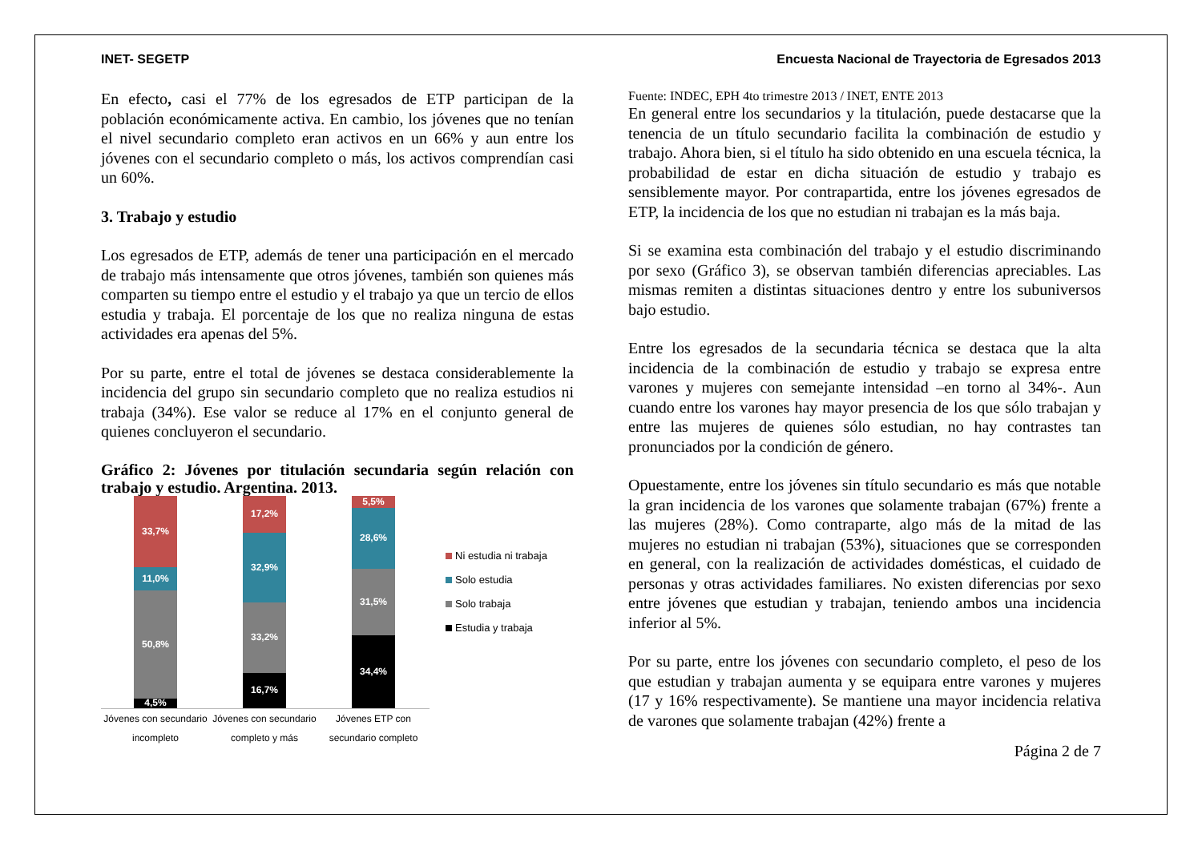INET- SEGETP Encuesta Nacional de Trayectoria de Egresados 2013
En efecto, casi el 77% de los egresados de ETP participan de la población económicamente activa. En cambio, los jóvenes que no tenían el nivel secundario completo eran activos en un 66% y aun entre los jóvenes con el secundario completo o más, los activos comprendían casi un 60%.
3. Trabajo y estudio
Los egresados de ETP, además de tener una participación en el mercado de trabajo más intensamente que otros jóvenes, también son quienes más comparten su tiempo entre el estudio y el trabajo ya que un tercio de ellos estudia y trabaja. El porcentaje de los que no realiza ninguna de estas actividades era apenas del 5%.
Por su parte, entre el total de jóvenes se destaca considerablemente la incidencia del grupo sin secundario completo que no realiza estudios ni trabaja (34%). Ese valor se reduce al 17% en el conjunto general de quienes concluyeron el secundario.
Gráfico 2: Jóvenes por titulación secundaria según relación con trabajo y estudio. Argentina. 2013.
33,7%
11,0%
50,8%
4,5%
17,2%
32,9%
33,2%
16,7%
5,5%
28,6%
31,5%
34,4%
Jóvenes con secundario incompleto
Jóvenes con secundario completo y más
Jóvenes ETP con secundario completo
Ni estudia ni trabaja
Solo estudia
Solo trabaja
Estudia y trabaja
Fuente: INDEC, EPH 4to trimestre 2013 / INET, ENTE 2013
En general entre los secundarios y la titulación, puede destacarse que la tenencia de un título secundario facilita la combinación de estudio y trabajo. Ahora bien, si el título ha sido obtenido en una escuela técnica, la probabilidad de estar en dicha situación de estudio y trabajo es sensiblemente mayor. Por contrapartida, entre los jóvenes egresados de ETP, la incidencia de los que no estudian ni trabajan es la más baja.
Si se examina esta combinación del trabajo y el estudio discriminando por sexo (Gráfico 3), se observan también diferencias apreciables. Las mismas remiten a distintas situaciones dentro y entre los subuniversos bajo estudio.
Entre los egresados de la secundaria técnica se destaca que la alta incidencia de la combinación de estudio y trabajo se expresa entre varones y mujeres con semejante intensidad –en torno al 34%-. Aun cuando entre los varones hay mayor presencia de los que sólo trabajan y entre las mujeres de quienes sólo estudian, no hay contrastes tan pronunciados por la condición de género.
Opuestamente, entre los jóvenes sin título secundario es más que notable la gran incidencia de los varones que solamente trabajan (67%) frente a las mujeres (28%). Como contraparte, algo más de la mitad de las mujeres no estudian ni trabajan (53%), situaciones que se corresponden en general, con la realización de actividades domésticas, el cuidado de personas y otras actividades familiares. No existen diferencias por sexo entre jóvenes que estudian y trabajan, teniendo ambos una incidencia inferior al 5%.
Por su parte, entre los jóvenes con secundario completo, el peso de los que estudian y trabajan aumenta y se equipara entre varones y mujeres (17 y 16% respectivamente). Se mantiene una mayor incidencia relativa de varones que solamente trabajan (42%) frente a
Página 2 de 7